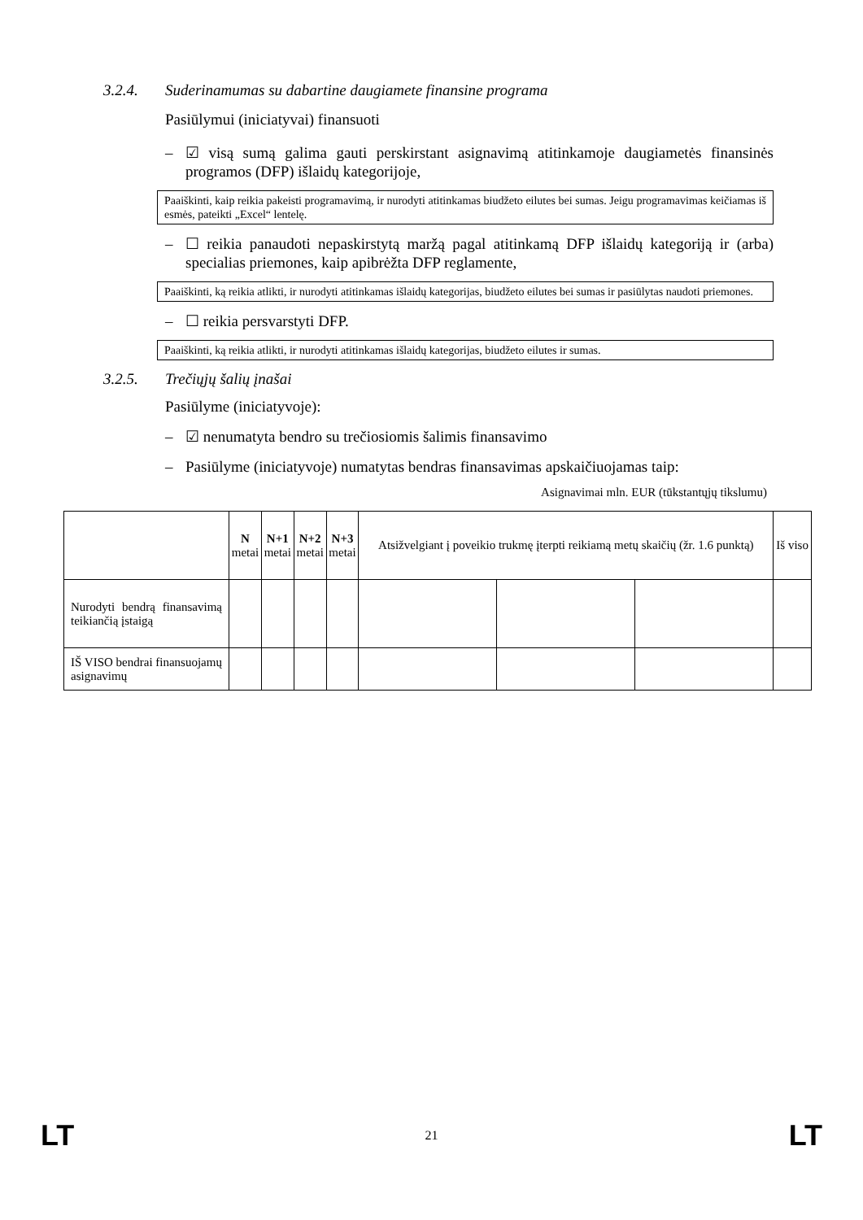3.2.4. Suderinamumas su dabartine daugiamete finansine programa
Pasiūlymui (iniciatyvai) finansuoti
– ☑ visą sumą galima gauti perskirstant asignavimą atitinkamoje daugiametės finansinės programos (DFP) išlaidų kategorijoje,
Paaiškinti, kaip reikia pakeisti programavimą, ir nurodyti atitinkamas biudžeto eilutes bei sumas. Jeigu programavimas keičiamas iš esmės, pateikti „Excel“ lentelę.
– ☐ reikia panaudoti nepaskirstytą maržą pagal atitinkamą DFP išlaidų kategoriją ir (arba) specialias priemones, kaip apibrėžta DFP reglamente,
Paaiškinti, ką reikia atlikti, ir nurodyti atitinkamas išlaidų kategorijas, biudžeto eilutes bei sumas ir pasiūlytas naudoti priemones.
– ☐ reikia persvarstyti DFP.
Paaiškinti, ką reikia atlikti, ir nurodyti atitinkamas išlaidų kategorijas, biudžeto eilutes ir sumas.
3.2.5. Trečiųjų šalių įnašai
Pasiūlyme (iniciatyvoje):
– ☑ nenumatyta bendro su trečiosiomis šalimis finansavimo
– Pasiūlyme (iniciatyvoje) numatytas bendras finansavimas apskaičiuojamas taip:
Asignavimai mln. EUR (tūkstantųjų tikslumu)
| | N metai | N+1 metai | N+2 metai | N+3 metai | Atsižvelgiant į poveikio trukmę įterpti reikiamą metų skaičių (žr. 1.6 punktą) | | | Iš viso |
| --- | --- | --- | --- | --- | --- | --- | --- | --- |
| Nurodyti bendrą finansavimą teikiančią įstaigą | | | | | | | | |
| IŠ VISO bendrai finansuojamų asignavimų | | | | | | | | |
LT 21 LT